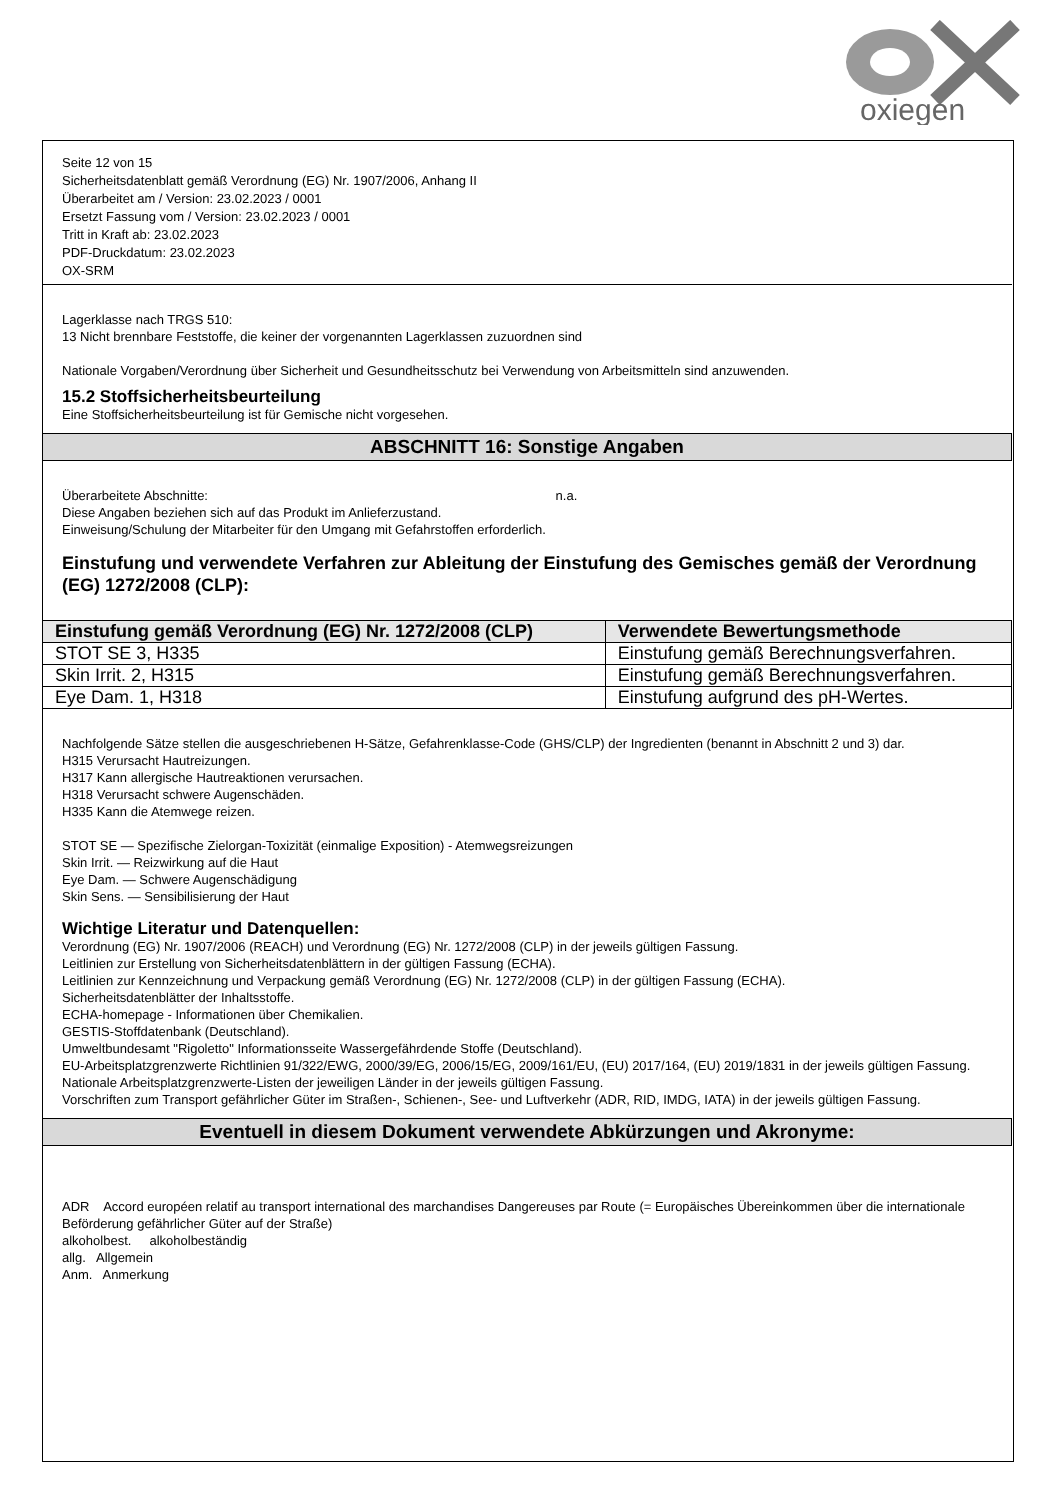oxiegen
Seite 12 von 15
Sicherheitsdatenblatt gemäß Verordnung (EG) Nr. 1907/2006, Anhang II
Überarbeitet am / Version: 23.02.2023 / 0001
Ersetzt Fassung vom / Version: 23.02.2023 / 0001
Tritt in Kraft ab: 23.02.2023
PDF-Druckdatum: 23.02.2023
OX-SRM
Lagerklasse nach TRGS 510:
13 Nicht brennbare Feststoffe, die keiner der vorgenannten Lagerklassen zuzuordnen sind
Nationale Vorgaben/Verordnung über Sicherheit und Gesundheitsschutz bei Verwendung von Arbeitsmitteln sind anzuwenden.
15.2 Stoffsicherheitsbeurteilung
Eine Stoffsicherheitsbeurteilung ist für Gemische nicht vorgesehen.
ABSCHNITT 16: Sonstige Angaben
Überarbeitete Abschnitte: n.a.
Diese Angaben beziehen sich auf das Produkt im Anlieferzustand.
Einweisung/Schulung der Mitarbeiter für den Umgang mit Gefahrstoffen erforderlich.
Einstufung und verwendete Verfahren zur Ableitung der Einstufung des Gemisches gemäß der Verordnung (EG) 1272/2008 (CLP):
| Einstufung gemäß Verordnung (EG) Nr. 1272/2008 (CLP) | Verwendete Bewertungsmethode |
| --- | --- |
| STOT SE 3, H335 | Einstufung gemäß Berechnungsverfahren. |
| Skin Irrit. 2, H315 | Einstufung gemäß Berechnungsverfahren. |
| Eye Dam. 1, H318 | Einstufung aufgrund des pH-Wertes. |
Nachfolgende Sätze stellen die ausgeschriebenen H-Sätze, Gefahrenklasse-Code (GHS/CLP) der Ingredienten (benannt in Abschnitt 2 und 3) dar.
H315 Verursacht Hautreizungen.
H317 Kann allergische Hautreaktionen verursachen.
H318 Verursacht schwere Augenschäden.
H335 Kann die Atemwege reizen.
STOT SE — Spezifische Zielorgan-Toxizität (einmalige Exposition) - Atemwegsreizungen
Skin Irrit. — Reizwirkung auf die Haut
Eye Dam. — Schwere Augenschädigung
Skin Sens. — Sensibilisierung der Haut
Wichtige Literatur und Datenquellen:
Verordnung (EG) Nr. 1907/2006 (REACH) und Verordnung (EG) Nr. 1272/2008 (CLP) in der jeweils gültigen Fassung.
Leitlinien zur Erstellung von Sicherheitsdatenblättern in der gültigen Fassung (ECHA).
Leitlinien zur Kennzeichnung und Verpackung gemäß Verordnung (EG) Nr. 1272/2008 (CLP) in der gültigen Fassung (ECHA).
Sicherheitsdatenblätter der Inhaltsstoffe.
ECHA-homepage - Informationen über Chemikalien.
GESTIS-Stoffdatenbank (Deutschland).
Umweltbundesamt "Rigoletto" Informationsseite Wassergefährdende Stoffe (Deutschland).
EU-Arbeitsplatzgrenzwerte Richtlinien 91/322/EWG, 2000/39/EG, 2006/15/EG, 2009/161/EU, (EU) 2017/164, (EU) 2019/1831 in der jeweils gültigen Fassung.
Nationale Arbeitsplatzgrenzwerte-Listen der jeweiligen Länder in der jeweils gültigen Fassung.
Vorschriften zum Transport gefährlicher Güter im Straßen-, Schienen-, See- und Luftverkehr (ADR, RID, IMDG, IATA) in der jeweils gültigen Fassung.
Eventuell in diesem Dokument verwendete Abkürzungen und Akronyme:
ADR Accord européen relatif au transport international des marchandises Dangereuses par Route (= Europäisches Übereinkommen über die internationale Beförderung gefährlicher Güter auf der Straße)
alkoholbest. alkoholbeständig
allg. Allgemein
Anm. Anmerkung